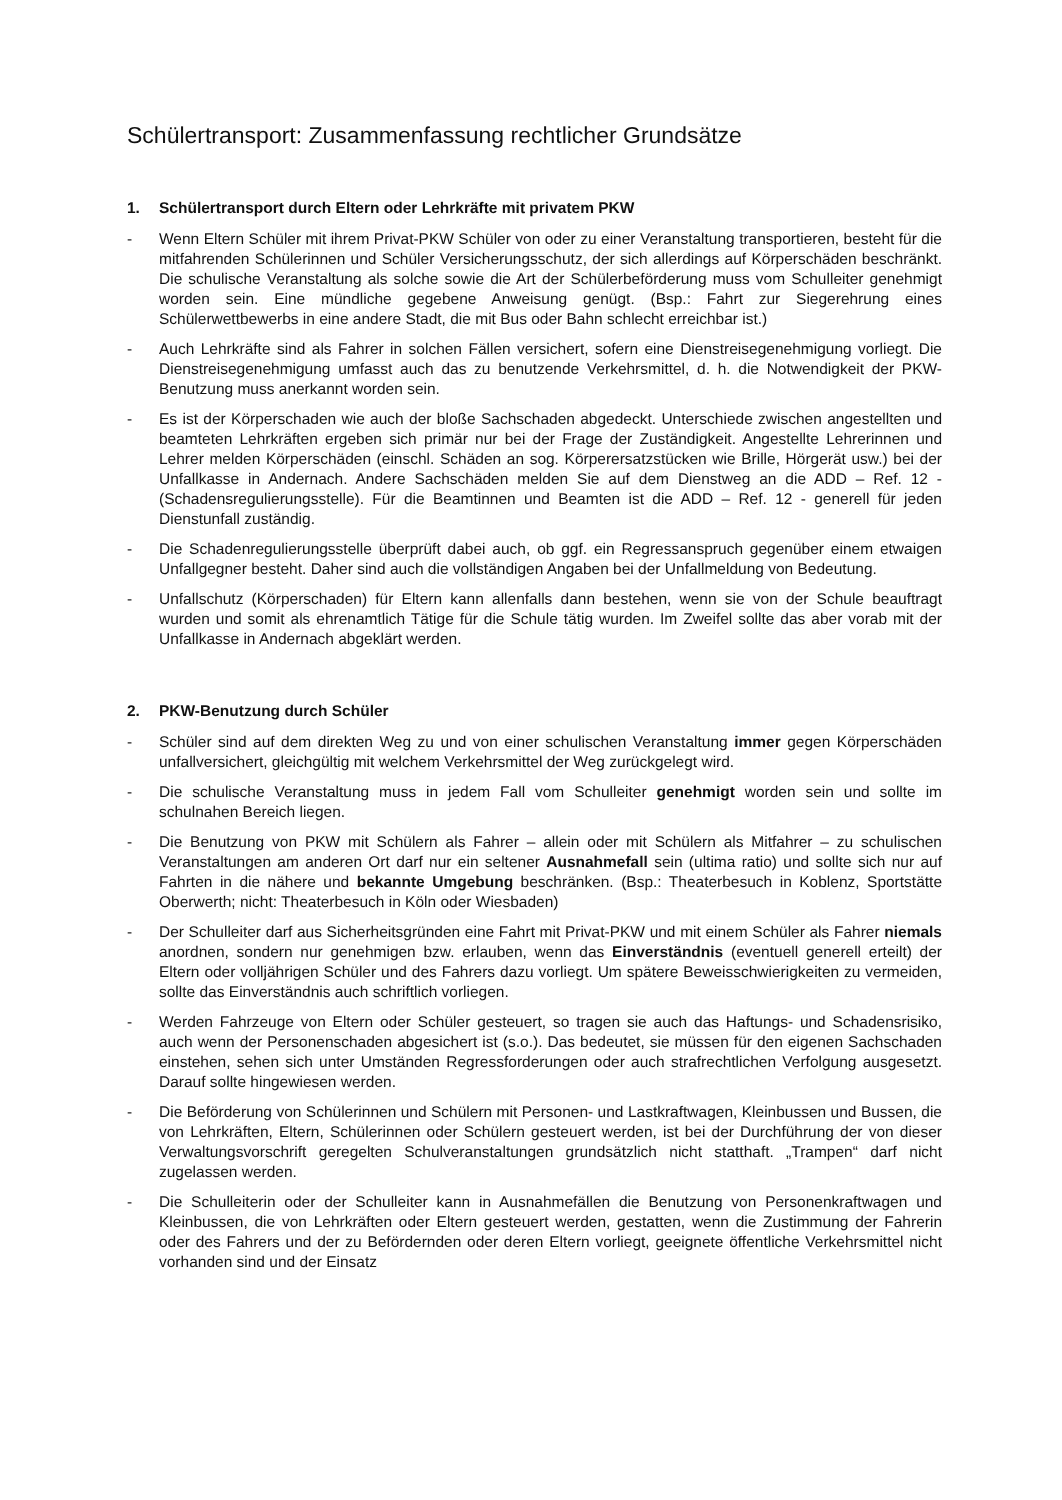Schülertransport: Zusammenfassung rechtlicher Grundsätze
1. Schülertransport durch Eltern oder Lehrkräfte mit privatem PKW
- Wenn Eltern Schüler mit ihrem Privat-PKW Schüler von oder zu einer Veranstaltung transportieren, besteht für die mitfahrenden Schülerinnen und Schüler Versicherungsschutz, der sich allerdings auf Körperschäden beschränkt. Die schulische Veranstaltung als solche sowie die Art der Schülerbeförderung muss vom Schulleiter genehmigt worden sein. Eine mündliche gegebene Anweisung genügt. (Bsp.: Fahrt zur Siegerehrung eines Schülerwettbewerbs in eine andere Stadt, die mit Bus oder Bahn schlecht erreichbar ist.)
- Auch Lehrkräfte sind als Fahrer in solchen Fällen versichert, sofern eine Dienstreisegenehmigung vorliegt. Die Dienstreisegenehmigung umfasst auch das zu benutzende Verkehrsmittel, d. h. die Notwendigkeit der PKW-Benutzung muss anerkannt worden sein.
- Es ist der Körperschaden wie auch der bloße Sachschaden abgedeckt. Unterschiede zwischen angestellten und beamteten Lehrkräften ergeben sich primär nur bei der Frage der Zuständigkeit. Angestellte Lehrerinnen und Lehrer melden Körperschäden (einschl. Schäden an sog. Körperersatzstücken wie Brille, Hörgerät usw.) bei der Unfallkasse in Andernach. Andere Sachschäden melden Sie auf dem Dienstweg an die ADD – Ref. 12 - (Schadensregulierungsstelle). Für die Beamtinnen und Beamten ist die ADD – Ref. 12 - generell für jeden Dienstunfall zuständig.
- Die Schadenregulierungsstelle überprüft dabei auch, ob ggf. ein Regressanspruch gegenüber einem etwaigen Unfallgegner besteht. Daher sind auch die vollständigen Angaben bei der Unfallmeldung von Bedeutung.
- Unfallschutz (Körperschaden) für Eltern kann allenfalls dann bestehen, wenn sie von der Schule beauftragt wurden und somit als ehrenamtlich Tätige für die Schule tätig wurden. Im Zweifel sollte das aber vorab mit der Unfallkasse in Andernach abgeklärt werden.
2. PKW-Benutzung durch Schüler
- Schüler sind auf dem direkten Weg zu und von einer schulischen Veranstaltung immer gegen Körperschäden unfallversichert, gleichgültig mit welchem Verkehrsmittel der Weg zurückgelegt wird.
- Die schulische Veranstaltung muss in jedem Fall vom Schulleiter genehmigt worden sein und sollte im schulnahen Bereich liegen.
- Die Benutzung von PKW mit Schülern als Fahrer – allein oder mit Schülern als Mitfahrer – zu schulischen Veranstaltungen am anderen Ort darf nur ein seltener Ausnahmefall sein (ultima ratio) und sollte sich nur auf Fahrten in die nähere und bekannte Umgebung beschränken. (Bsp.: Theaterbesuch in Koblenz, Sportstätte Oberwerth; nicht: Theaterbesuch in Köln oder Wiesbaden)
- Der Schulleiter darf aus Sicherheitsgründen eine Fahrt mit Privat-PKW und mit einem Schüler als Fahrer niemals anordnen, sondern nur genehmigen bzw. erlauben, wenn das Einverständnis (eventuell generell erteilt) der Eltern oder volljährigen Schüler und des Fahrers dazu vorliegt. Um spätere Beweisschwierigkeiten zu vermeiden, sollte das Einverständnis auch schriftlich vorliegen.
- Werden Fahrzeuge von Eltern oder Schüler gesteuert, so tragen sie auch das Haftungs- und Schadensrisiko, auch wenn der Personenschaden abgesichert ist (s.o.). Das bedeutet, sie müssen für den eigenen Sachschaden einstehen, sehen sich unter Umständen Regressforderungen oder auch strafrechtlichen Verfolgung ausgesetzt. Darauf sollte hingewiesen werden.
- Die Beförderung von Schülerinnen und Schülern mit Personen- und Lastkraftwagen, Kleinbussen und Bussen, die von Lehrkräften, Eltern, Schülerinnen oder Schülern gesteuert werden, ist bei der Durchführung der von dieser Verwaltungsvorschrift geregelten Schulveranstaltungen grundsätzlich nicht statthaft. „Trampen“ darf nicht zugelassen werden.
- Die Schulleiterin oder der Schulleiter kann in Ausnahmefällen die Benutzung von Personenkraftwagen und Kleinbussen, die von Lehrkräften oder Eltern gesteuert werden, gestatten, wenn die Zustimmung der Fahrerin oder des Fahrers und der zu Befördernden oder deren Eltern vorliegt, geeignete öffentliche Verkehrsmittel nicht vorhanden sind und der Einsatz